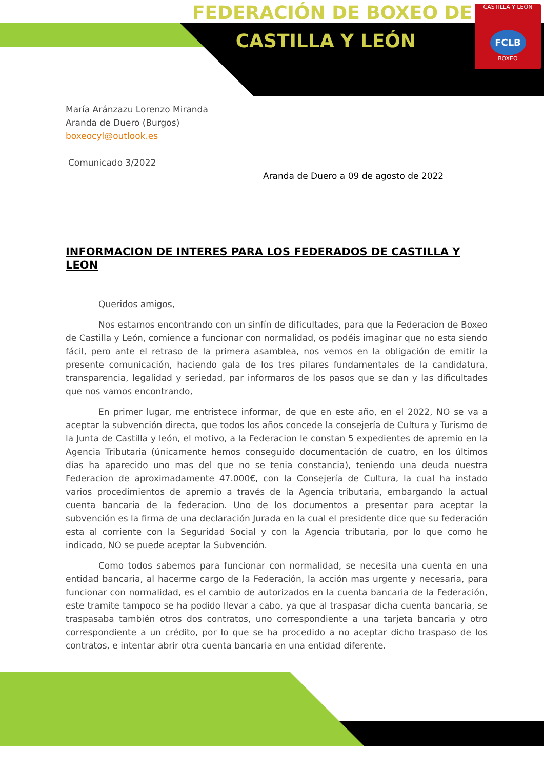CASTILLA Y LEÓN
FCLB
BOXEO
FEDERACIÓN DE BOXEO DE
CASTILLA Y LEÓN
María Aránzazu Lorenzo Miranda
Aranda de Duero (Burgos)
boxeocyl@outlook.es
Comunicado 3/2022
Aranda de Duero a 09 de agosto de 2022
INFORMACION DE INTERES PARA LOS FEDERADOS DE CASTILLA Y LEON
Queridos amigos,
Nos estamos encontrando con un sinfín de dificultades, para que la Federacion de Boxeo de Castilla y León, comience a funcionar con normalidad, os podéis imaginar que no esta siendo fácil, pero ante el retraso de la primera asamblea, nos vemos en la obligación de emitir la presente comunicación, haciendo gala de los tres pilares fundamentales de la candidatura, transparencia, legalidad y seriedad, par informaros de los pasos que se dan y las dificultades que nos vamos encontrando,
En primer lugar, me entristece informar, de que en este año, en el 2022, NO se va a aceptar la subvención directa, que todos los años concede la consejería de Cultura y Turismo de la Junta de Castilla y león, el motivo, a la Federacion le constan 5 expedientes de apremio en la Agencia Tributaria (únicamente hemos conseguido documentación de cuatro, en los últimos días ha aparecido uno mas del que no se tenia constancia), teniendo una deuda nuestra Federacion de aproximadamente 47.000€, con la Consejería de Cultura, la cual ha instado varios procedimientos de apremio a través de la Agencia tributaria, embargando la actual cuenta bancaria de la federacion. Uno de los documentos a presentar para aceptar la subvención es la firma de una declaración Jurada en la cual el presidente dice que su federación esta al corriente con la Seguridad Social y con la Agencia tributaria, por lo que como he indicado, NO se puede aceptar la Subvención.
Como todos sabemos para funcionar con normalidad, se necesita una cuenta en una entidad bancaria, al hacerme cargo de la Federación, la acción mas urgente y necesaria, para funcionar con normalidad, es el cambio de autorizados en la cuenta bancaria de la Federación, este tramite tampoco se ha podido llevar a cabo, ya que al traspasar dicha cuenta bancaria, se traspasaba también otros dos contratos, uno correspondiente a una tarjeta bancaria y otro correspondiente a un crédito, por lo que se ha procedido a no aceptar dicho traspaso de los contratos, e intentar abrir otra cuenta bancaria en una entidad diferente.